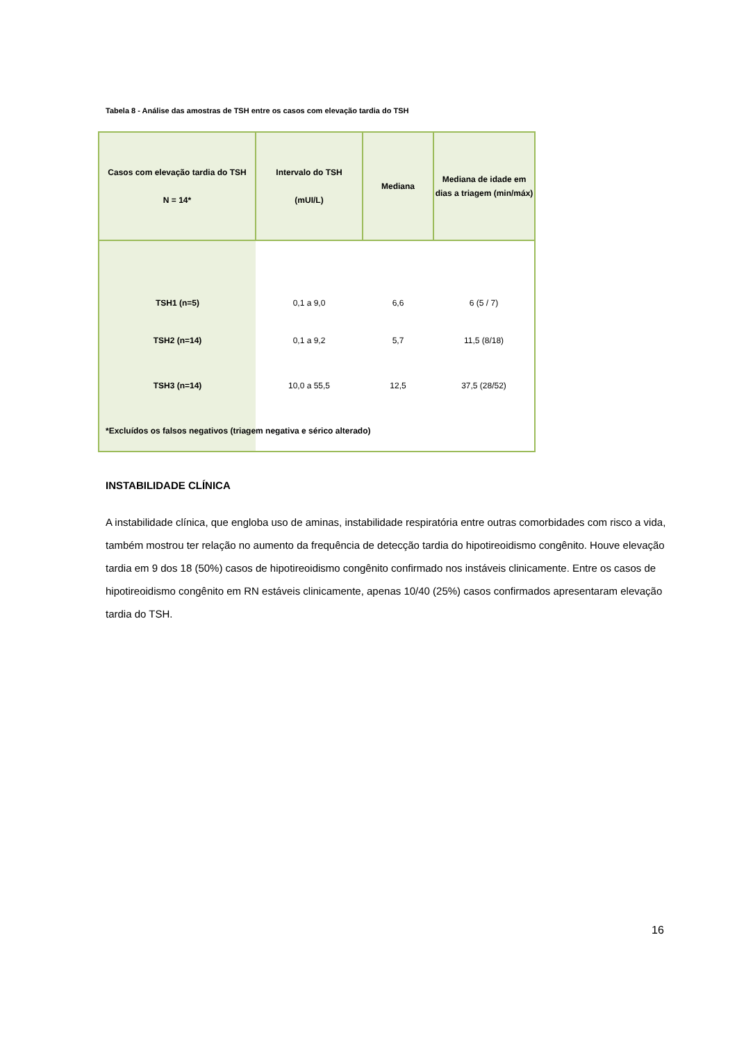Tabela 8 - Análise das amostras de TSH entre os casos com elevação tardia do TSH
| Casos com elevação tardia do TSH N = 14* | Intervalo do TSH (mUI/L) | Mediana | Mediana de idade em dias a triagem (min/máx) |
| --- | --- | --- | --- |
| TSH1 (n=5) | 0,1 a 9,0 | 6,6 | 6 (5 / 7) |
| TSH2 (n=14) | 0,1 a 9,2 | 5,7 | 11,5 (8/18) |
| TSH3 (n=14) | 10,0 a 55,5 | 12,5 | 37,5 (28/52) |
*Excluídos os falsos negativos (triagem negativa e sérico alterado)
INSTABILIDADE CLÍNICA
A instabilidade clínica, que engloba uso de aminas, instabilidade respiratória entre outras comorbidades com risco a vida, também mostrou ter relação no aumento da frequência de detecção tardia do hipotireoidismo congênito. Houve elevação tardia em 9 dos 18 (50%) casos de hipotireoidismo congênito confirmado nos instáveis clinicamente. Entre os casos de hipotireoidismo congênito em RN estáveis clinicamente, apenas 10/40 (25%) casos confirmados apresentaram elevação tardia do TSH.
16